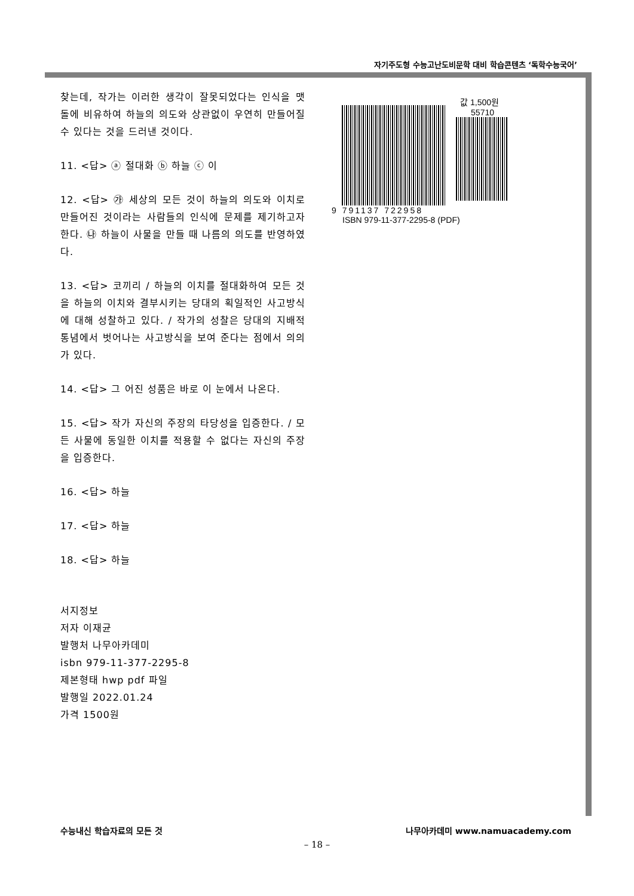자기주도형 수능고난도비문학 대비 학습콘텐츠 ‘독학수능국어’
찾는데, 작가는 이러한 생각이 잘못되었다는 인식을 맷돌에 비유하여 하늘의 의도와 상관없이 우연히 만들어질 수 있다는 것을 드러낸 것이다.
11. <답> ⓐ 절대화 ⓑ 하늘 ⓒ 이
12. <답> ㉮ 세상의 모든 것이 하늘의 의도와 이치로 만들어진 것이라는 사람들의 인식에 문제를 제기하고자 한다. ㉯ 하늘이 사물을 만들 때 나름의 의도를 반영하였다.
13. <답> 코끼리 / 하늘의 이치를 절대화하여 모든 것을 하늘의 이치와 결부시키는 당대의 획일적인 사고방식에 대해 성찰하고 있다. / 작가의 성찰은 당대의 지배적 통념에서 벗어나는 사고방식을 보여 준다는 점에서 의의가 있다.
14. <답> 그 어진 성품은 바로 이 눈에서 나온다.
15. <답> 작가 자신의 주장의 타당성을 입증한다. / 모든 사물에 동일한 이치를 적용할 수 없다는 자신의 주장을 입증한다.
16. <답> 하늘
17. <답> 하늘
18. <답> 하늘
서지정보
저자 이재균
발행처 나무아카데미
isbn 979-11-377-2295-8
제본형태 hwp pdf 파일
발행일 2022.01.24
가격 1500원
값 1,500원
55710
9 791137 722958
ISBN 979-11-377-2295-8 (PDF)
수능내신 학습자료의 모든 것 나무아카데미 www.namuacademy.com
– 18 –